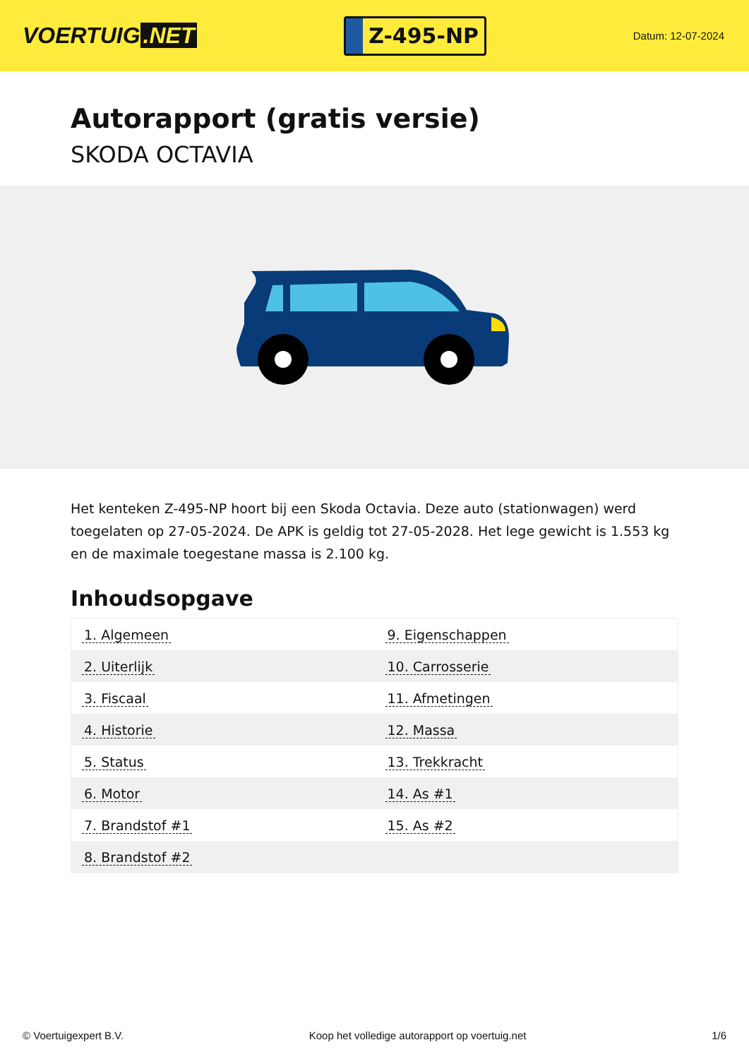VOERTUIG.NET
Z-495-NP
Datum: 12-07-2024
Autorapport (gratis versie)
SKODA OCTAVIA
Het kenteken Z-495-NP hoort bij een Skoda Octavia. Deze auto (stationwagen) werd toegelaten op 27-05-2024. De APK is geldig tot 27-05-2028. Het lege gewicht is 1.553 kg en de maximale toegestane massa is 2.100 kg.
Inhoudsopgave
| 1. Algemeen | 9. Eigenschappen |
| 2. Uiterlijk | 10. Carrosserie |
| 3. Fiscaal | 11. Afmetingen |
| 4. Historie | 12. Massa |
| 5. Status | 13. Trekkracht |
| 6. Motor | 14. As #1 |
| 7. Brandstof #1 | 15. As #2 |
| 8. Brandstof #2 | |
© Voertuigexpert B.V. Koop het volledige autorapport op voertuig.net
1/6